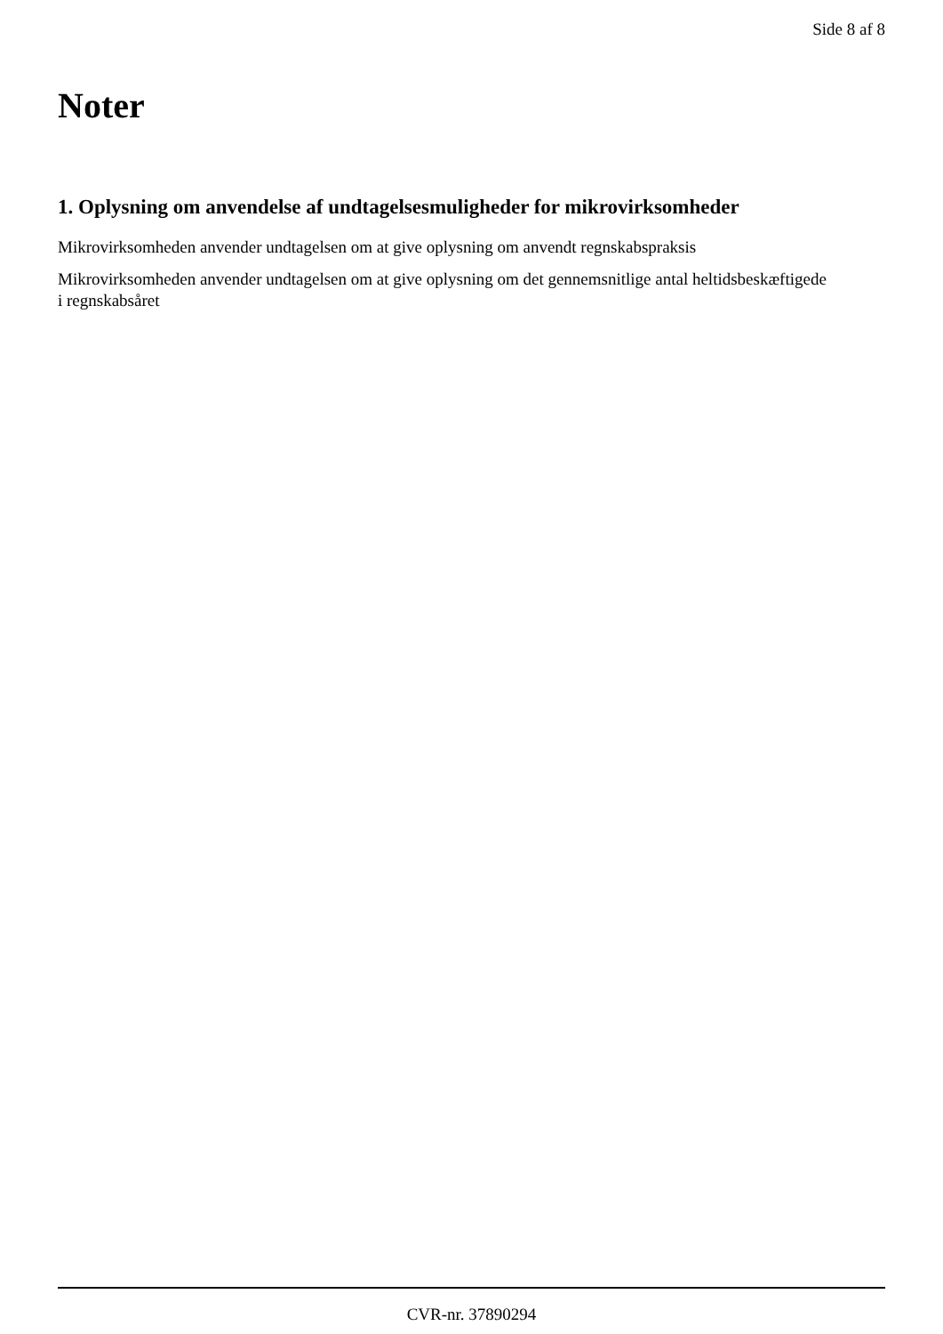Side 8 af 8
Noter
1. Oplysning om anvendelse af undtagelsesmuligheder for mikrovirksomheder
Mikrovirksomheden anvender undtagelsen om at give oplysning om anvendt regnskabspraksis
Mikrovirksomheden anvender undtagelsen om at give oplysning om det gennemsnitlige antal heltidsbeskæftigede i regnskabsåret
CVR-nr. 37890294